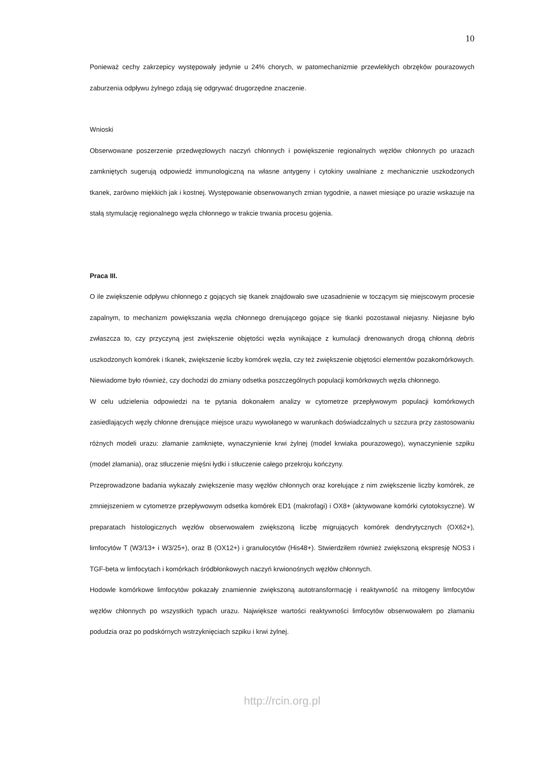10
Ponieważ cechy zakrzepicy występowały jedynie u 24% chorych, w patomechanizmie przewlekłych obrzęków pourazowych zaburzenia odpływu żylnego zdają się odgrywać drugorzędne znaczenie.
Wnioski
Obserwowane poszerzenie przedwęzłowych naczyń chłonnych i powiększenie regionalnych węzłów chłonnych po urazach zamkniętych sugerują odpowiedź immunologiczną na własne antygeny i cytokiny uwalniane z mechanicznie uszkodzonych tkanek, zarówno miękkich jak i kostnej. Występowanie obserwowanych zmian tygodnie, a nawet miesiące po urazie wskazuje na stałą stymulację regionalnego węzła chłonnego w trakcie trwania procesu gojenia.
Praca III.
O ile zwiększenie odpływu chłonnego z gojących się tkanek znajdowało swe uzasadnienie w toczącym się miejscowym procesie zapalnym, to mechanizm powiększania węzła chłonnego drenującego gojące się tkanki pozostawał niejasny. Niejasne było zwłaszcza to, czy przyczyną jest zwiększenie objętości węzła wynikające z kumulacji drenowanych drogą chłonną debris uszkodzonych komórek i tkanek, zwiększenie liczby komórek węzła, czy też zwiększenie objętości elementów pozakomórkowych. Niewiadome było również, czy dochodzi do zmiany odsetka poszczególnych populacji komórkowych węzła chłonnego.
W celu udzielenia odpowiedzi na te pytania dokonałem analizy w cytometrze przepływowym populacji komórkowych zasiedlających węzły chłonne drenujące miejsce urazu wywołanego w warunkach doświadczalnych u szczura przy zastosowaniu różnych modeli urazu: złamanie zamknięte, wynaczynienie krwi żylnej (model krwiaka pourazowego), wynaczynienie szpiku (model złamania), oraz stłuczenie mięśni łydki i stłuczenie całego przekroju kończyny.
Przeprowadzone badania wykazały zwiększenie masy węzłów chłonnych oraz korelujące z nim zwiększenie liczby komórek, ze zmniejszeniem w cytometrze przepływowym odsetka komórek ED1 (makrofagi) i OX8+ (aktywowane komórki cytotoksyczne). W preparatach histologicznych węzłów obserwowałem zwiększoną liczbę migrujących komórek dendrytycznych (OX62+), limfocytów T (W3/13+ i W3/25+), oraz B (OX12+) i granulocytów (His48+). Stwierdziłem również zwiększoną ekspresję NOS3 i TGF-beta w limfocytach i komórkach śródbłonkowych naczyń krwionośnych węzłów chłonnych.
Hodowle komórkowe limfocytów pokazały znamiennie zwiększoną autotransformację i reaktywność na mitogeny limfocytów węzłów chłonnych po wszystkich typach urazu. Największe wartości reaktywności limfocytów obserwowałem po złamaniu podudzia oraz po podskórnych wstrzyknięciach szpiku i krwi żylnej.
http://rcin.org.pl